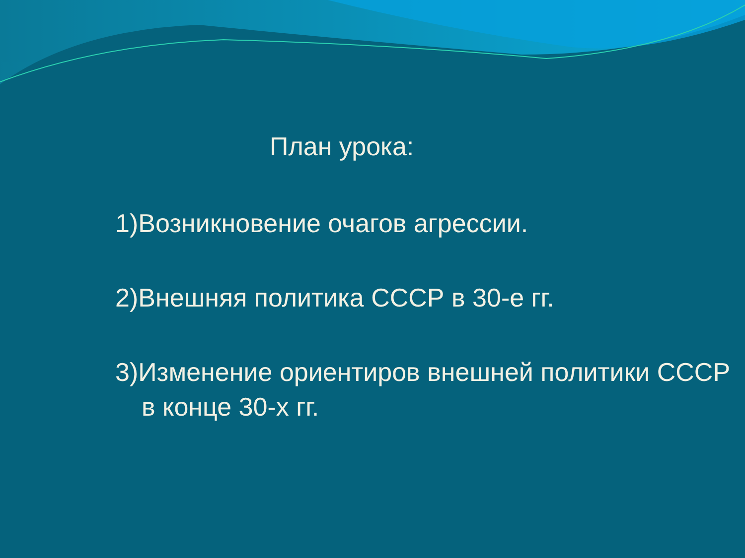План урока:
1)Возникновение очагов агрессии.
2)Внешняя политика СССР в 30-е гг.
3)Изменение ориентиров внешней политики СССР в конце 30-х гг.